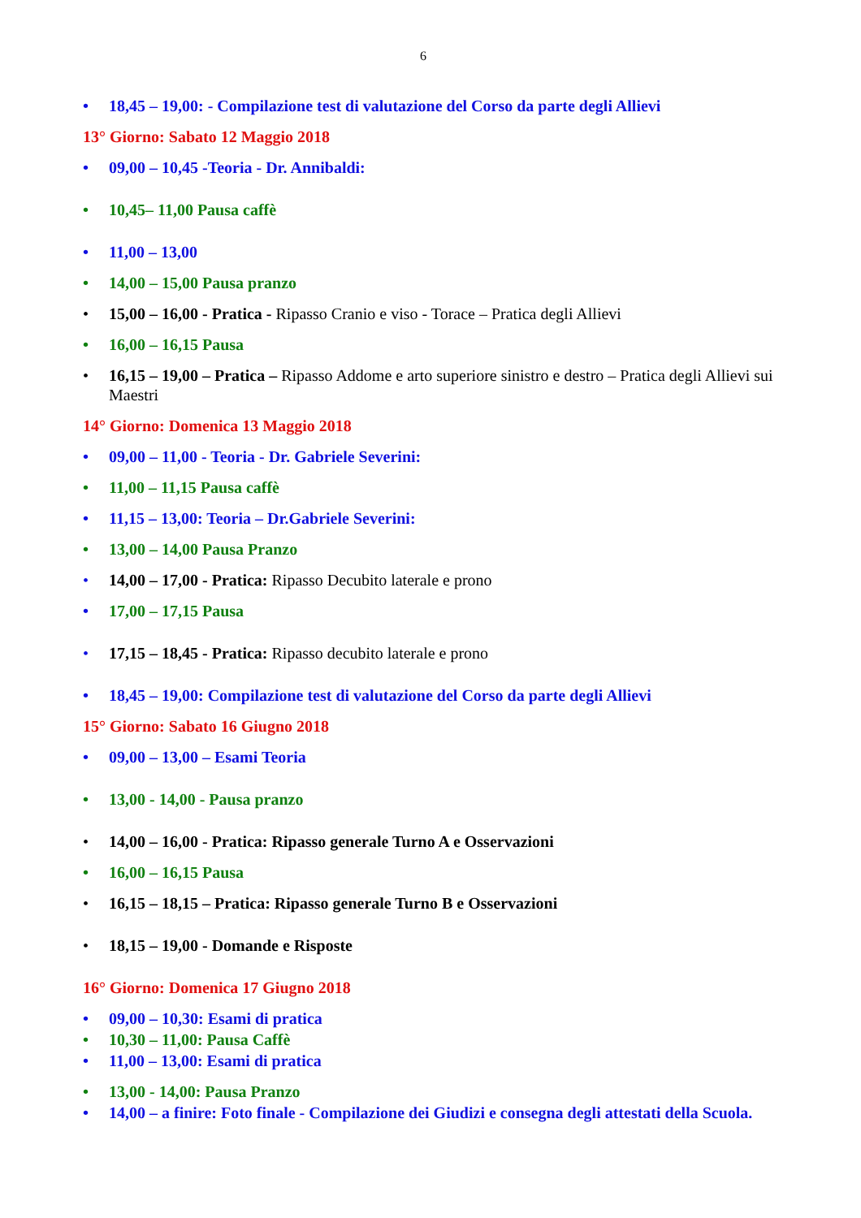6
• 18,45 – 19,00: - Compilazione test di valutazione del Corso da parte degli Allievi
13° Giorno: Sabato 12 Maggio 2018
• 09,00 – 10,45 -Teoria - Dr. Annibaldi:
• 10,45– 11,00 Pausa caffè
• 11,00 – 13,00
• 14,00 – 15,00 Pausa pranzo
• 15,00 – 16,00 - Pratica - Ripasso Cranio e viso - Torace – Pratica degli Allievi
• 16,00 – 16,15 Pausa
• 16,15 – 19,00 – Pratica – Ripasso Addome e arto superiore sinistro e destro – Pratica degli Allievi sui Maestri
14° Giorno: Domenica 13 Maggio 2018
• 09,00 – 11,00 - Teoria - Dr. Gabriele Severini:
• 11,00 – 11,15 Pausa caffè
• 11,15 – 13,00: Teoria – Dr.Gabriele Severini:
• 13,00 – 14,00 Pausa Pranzo
• 14,00 – 17,00 - Pratica: Ripasso Decubito laterale e prono
• 17,00 – 17,15 Pausa
• 17,15 – 18,45 - Pratica: Ripasso decubito laterale e prono
• 18,45 – 19,00: Compilazione test di valutazione del Corso da parte degli Allievi
15° Giorno: Sabato 16 Giugno 2018
• 09,00 – 13,00 – Esami Teoria
• 13,00 - 14,00 - Pausa pranzo
• 14,00 – 16,00 - Pratica: Ripasso generale Turno A e Osservazioni
• 16,00 – 16,15 Pausa
• 16,15 – 18,15 – Pratica: Ripasso generale Turno B e Osservazioni
• 18,15 – 19,00 - Domande e Risposte
16° Giorno: Domenica 17 Giugno 2018
• 09,00 – 10,30: Esami di pratica
• 10,30 – 11,00: Pausa Caffè
• 11,00 – 13,00: Esami di pratica
• 13,00 - 14,00: Pausa Pranzo
• 14,00 – a finire: Foto finale - Compilazione dei Giudizi e consegna degli attestati della Scuola.